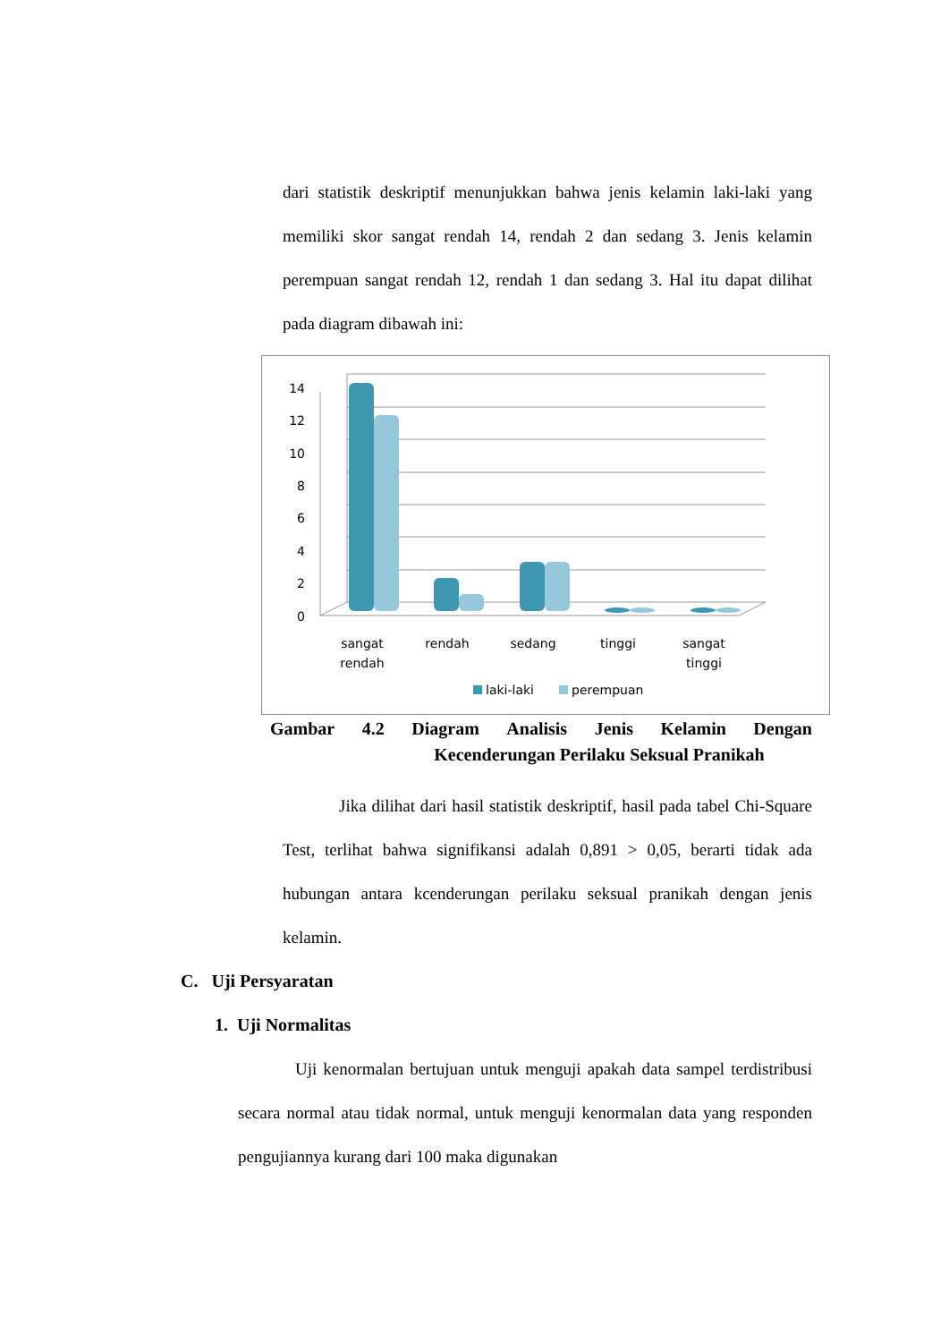dari statistik deskriptif menunjukkan bahwa jenis kelamin laki-laki yang memiliki skor sangat rendah 14, rendah 2 dan sedang 3. Jenis kelamin perempuan sangat rendah 12, rendah 1 dan sedang 3. Hal itu dapat dilihat pada diagram dibawah ini:
14
12
10
8
6
4
2
0
sangat
rendah
rendah
sedang
tinggi
sangat
tinggi
laki-laki
perempuan
Gambar 4.2 Diagram Analisis Jenis Kelamin Dengan
Kecenderungan Perilaku Seksual Pranikah
Jika dilihat dari hasil statistik deskriptif, hasil pada tabel Chi-Square Test, terlihat bahwa signifikansi adalah 0,891 > 0,05, berarti tidak ada hubungan antara kcenderungan perilaku seksual pranikah dengan jenis kelamin.
C. Uji Persyaratan
1. Uji Normalitas
Uji kenormalan bertujuan untuk menguji apakah data sampel terdistribusi secara normal atau tidak normal, untuk menguji kenormalan data yang responden pengujiannya kurang dari 100 maka digunakan